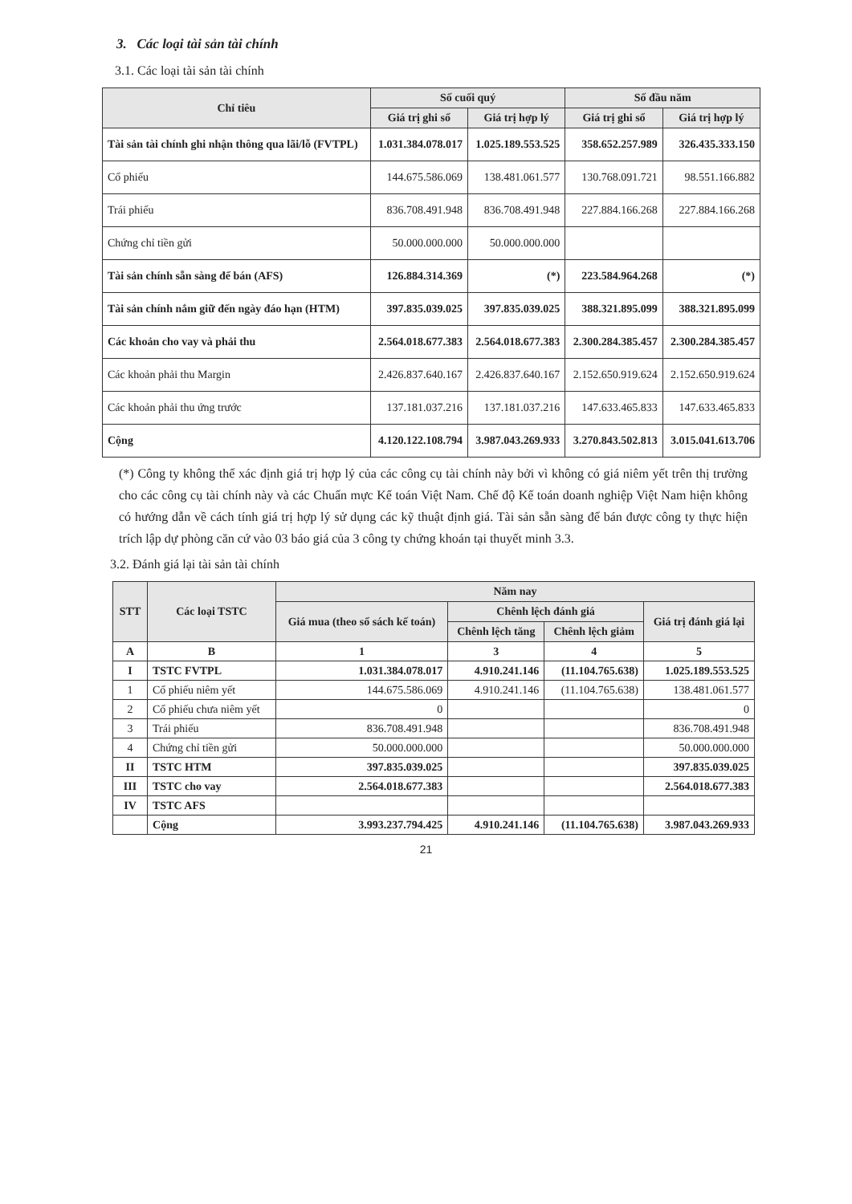3. Các loại tài sản tài chính
3.1. Các loại tài sản tài chính
| Chỉ tiêu | Số cuối quý | | Số đầu năm | |
| --- | --- | --- | --- | --- |
| | Giá trị ghi sổ | Giá trị hợp lý | Giá trị ghi sổ | Giá trị hợp lý |
| Tài sản tài chính ghi nhận thông qua lãi/lỗ (FVTPL) | 1.031.384.078.017 | 1.025.189.553.525 | 358.652.257.989 | 326.435.333.150 |
| Cổ phiếu | 144.675.586.069 | 138.481.061.577 | 130.768.091.721 | 98.551.166.882 |
| Trái phiếu | 836.708.491.948 | 836.708.491.948 | 227.884.166.268 | 227.884.166.268 |
| Chứng chỉ tiền gửi | 50.000.000.000 | 50.000.000.000 | | |
| Tài sản chính sẵn sàng để bán (AFS) | 126.884.314.369 | (*) | 223.584.964.268 | (*) |
| Tài sản chính nắm giữ đến ngày đáo hạn (HTM) | 397.835.039.025 | 397.835.039.025 | 388.321.895.099 | 388.321.895.099 |
| Các khoản cho vay và phải thu | 2.564.018.677.383 | 2.564.018.677.383 | 2.300.284.385.457 | 2.300.284.385.457 |
| Các khoản phải thu Margin | 2.426.837.640.167 | 2.426.837.640.167 | 2.152.650.919.624 | 2.152.650.919.624 |
| Các khoản phải thu ứng trước | 137.181.037.216 | 137.181.037.216 | 147.633.465.833 | 147.633.465.833 |
| Cộng | 4.120.122.108.794 | 3.987.043.269.933 | 3.270.843.502.813 | 3.015.041.613.706 |
(*) Công ty không thể xác định giá trị hợp lý của các công cụ tài chính này bởi vì không có giá niêm yết trên thị trường cho các công cụ tài chính này và các Chuẩn mực Kế toán Việt Nam. Chế độ Kế toán doanh nghiệp Việt Nam hiện không có hướng dẫn về cách tính giá trị hợp lý sử dụng các kỹ thuật định giá. Tài sản sẵn sàng để bán được công ty thực hiện trích lập dự phòng căn cứ vào 03 báo giá của 3 công ty chứng khoán tại thuyết minh 3.3.
3.2. Đánh giá lại tài sản tài chính
| STT | Các loại TSTC | Năm nay | | | |
| --- | --- | --- | --- | --- | --- |
| | | Giá mua (theo sổ sách kế toán) | Chênh lệch đánh giá | | Giá trị đánh giá lại |
| | | | Chênh lệch tăng | Chênh lệch giảm | |
| A | B | 1 | 3 | 4 | 5 |
| I | TSTC FVTPL | 1.031.384.078.017 | 4.910.241.146 | (11.104.765.638) | 1.025.189.553.525 |
| 1 | Cổ phiếu niêm yết | 144.675.586.069 | 4.910.241.146 | (11.104.765.638) | 138.481.061.577 |
| 2 | Cổ phiếu chưa niêm yết | 0 | | | 0 |
| 3 | Trái phiếu | 836.708.491.948 | | | 836.708.491.948 |
| 4 | Chứng chỉ tiền gửi | 50.000.000.000 | | | 50.000.000.000 |
| II | TSTC HTM | 397.835.039.025 | | | 397.835.039.025 |
| III | TSTC cho vay | 2.564.018.677.383 | | | 2.564.018.677.383 |
| IV | TSTC AFS | | | | |
| | Cộng | 3.993.237.794.425 | 4.910.241.146 | (11.104.765.638) | 3.987.043.269.933 |
21